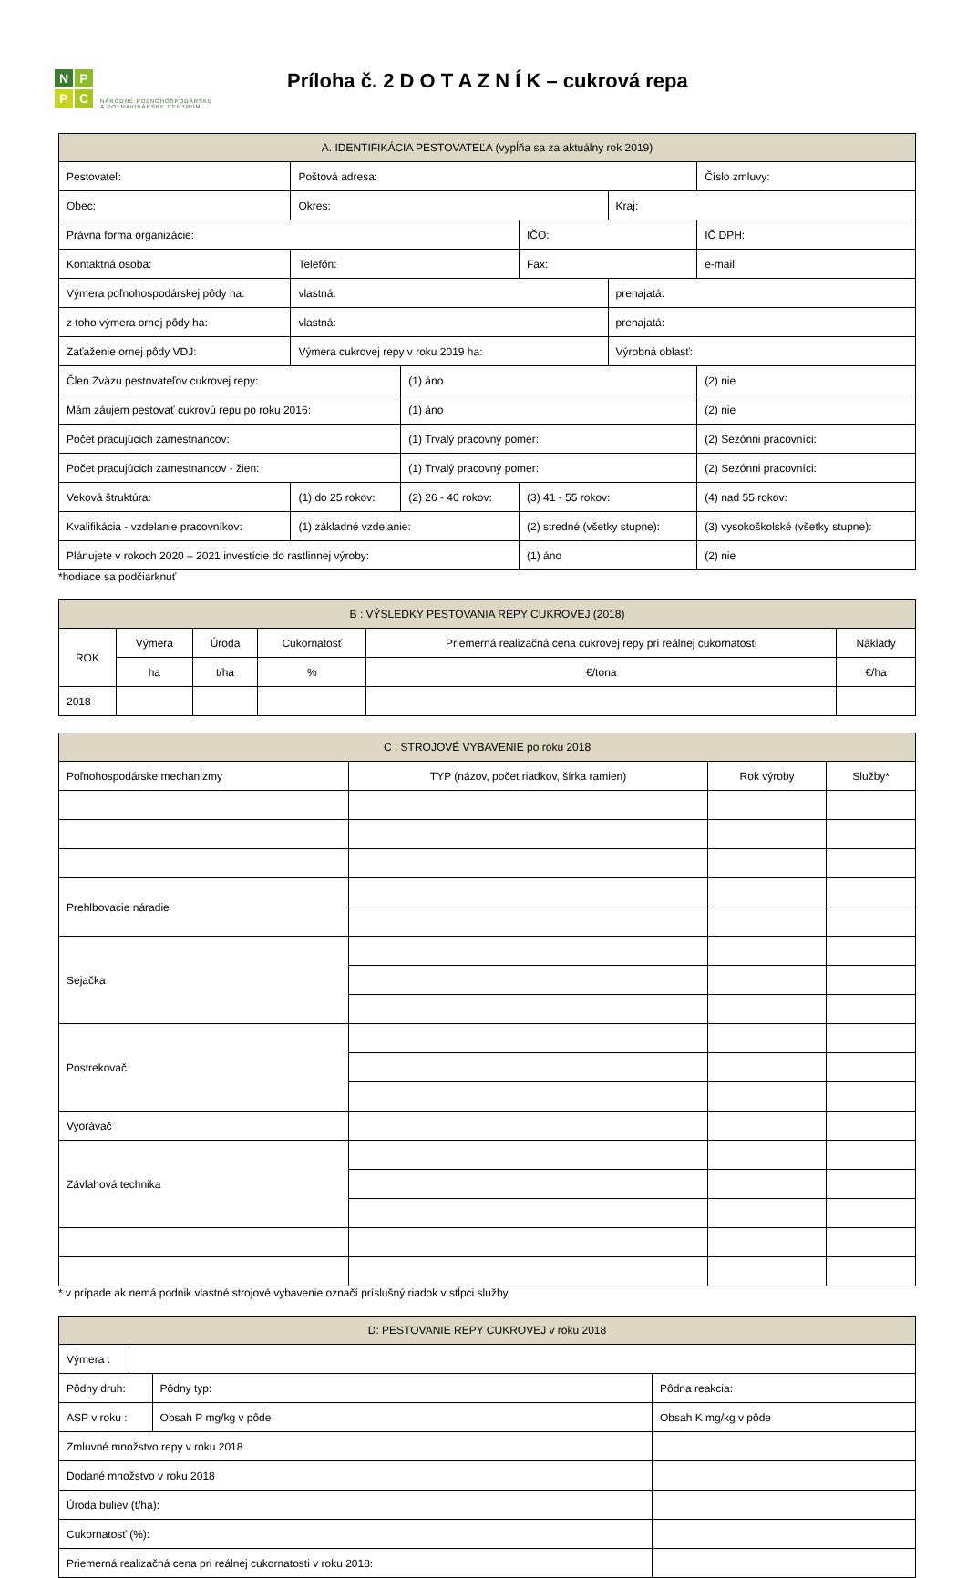NPPC
NÁRODNÉ POĽNOHOSPODÁRSKE
A POTRAVINÁRSKE CENTRUM
Príloha č. 2 D O T A Z N Í K – cukrová repa
| A. IDENTIFIKÁCIA PESTOVATEĽA (vypĺňa sa za aktuálny rok 2019) | | | | | | | | |
| --- | --- | --- | --- | --- | --- | --- | --- | --- |
| Pestovateľ: | | | Poštová adresa: | | | | | Číslo zmluvy: |
| Obec: | | | Okres: | | | | Kraj: | |
| Právna forma organizácie: | | | | | IČO: | | | IČ DPH: |
| Kontaktná osoba: | | | Telefón: | | Fax: | | | e-mail: |
| Výmera poľnohospodárskej pôdy ha: | | | vlastná: | | | | prenajatá: | |
| z toho výmera ornej pôdy ha: | | | vlastná: | | | | prenajatá: | |
| Zaťaženie ornej pôdy VDJ: | | | Výmera cukrovej repy v roku 2019 ha: | | | | Výrobná oblasť: | |
| Člen Zväzu pestovateľov cukrovej repy: | | | | (1) áno | | | | (2) nie |
| Mám záujem pestovať cukrovú repu po roku 2016: | | | | (1) áno | | | | (2) nie |
| Počet pracujúcich zamestnancov: | | | | (1) Trvalý pracovný pomer: | | | | (2) Sezónni pracovníci: |
| Počet pracujúcich zamestnancov - žien: | | | | (1) Trvalý pracovný pomer: | | | | (2) Sezónni pracovníci: |
| Veková štruktúra: | (1) do 25 rokov: | | | (2) 26 - 40 rokov: | | (3) 41 - 55 rokov: | | (4) nad 55 rokov: |
| Kvalifikácia - vzdelanie pracovníkov: | | (1) základné vzdelanie: | | | (2) stredné (všetky stupne): | | | (3) vysokoškolské (všetky stupne): |
| Plánujete v rokoch 2020 – 2021 investície do rastlinnej výroby: | | | | | (1) áno | | | (2) nie |
*hodiace sa podčiarknuť
| B : VÝSLEDKY PESTOVANIA REPY CUKROVEJ (2018) | | | | | |
| --- | --- | --- | --- | --- | --- |
| ROK | Výmera | Úroda | Cukornatosť | Priemerná realizačná cena cukrovej repy pri reálnej cukornatosti | Náklady |
| | ha | t/ha | % | €/tona | €/ha |
| 2018 | | | | | |
| C : STROJOVÉ VYBAVENIE po roku 2018 | | | |
| --- | --- | --- | --- |
| Poľnohospodárske mechanizmy | TYP (názov, počet riadkov, šírka ramien) | Rok výroby | Služby* |
| Prehlbovacie náradie | | | |
| Sejačka | | | |
| Postrekovač | | | |
| Vyorávač | | | |
| Závlahová technika | | | |
* v prípade ak nemá podnik vlastné strojové vybavenie označí príslušný riadok v stĺpci služby
| D: PESTOVANIE REPY CUKROVEJ v roku 2018 | | | |
| --- | --- | --- | --- |
| Výmera : | | | |
| Pôdny druh: | | Pôdny typ: | Pôdna reakcia: |
| ASP v roku : | | Obsah P mg/kg v pôde | Obsah K mg/kg v pôde |
| Zmluvné množstvo repy v roku 2018 | | | |
| Dodané množstvo v roku 2018 | | | |
| Úroda buliev (t/ha): | | | |
| Cukornatosť (%): | | | |
| Priemerná realizačná cena pri reálnej cukornatosti v roku 2018: | | | |